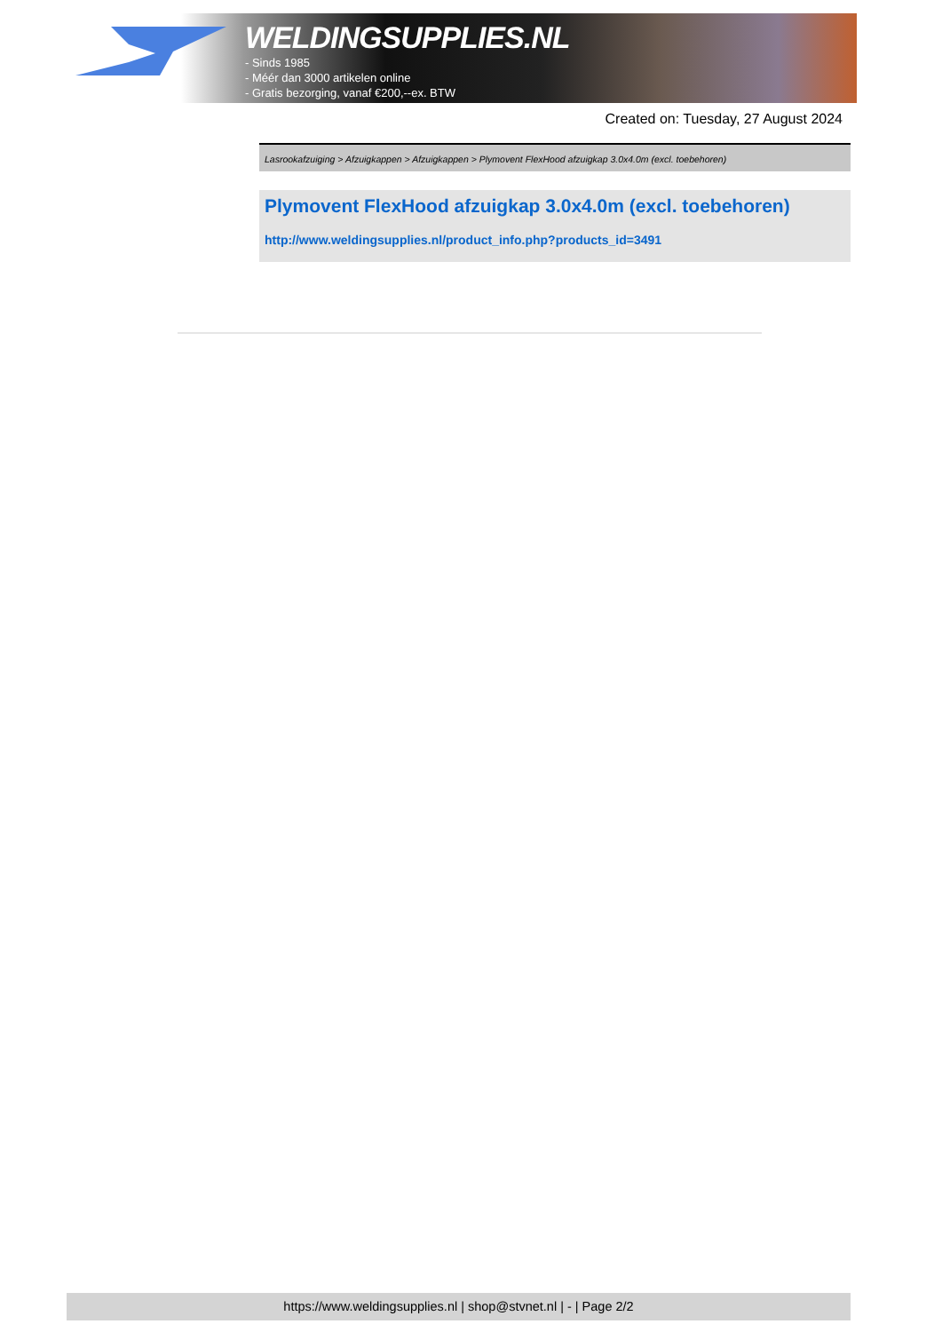WELDINGSUPPLIES.NL
- Sinds 1985
- Méér dan 3000 artikelen online
- Gratis bezorging, vanaf €200,--ex. BTW
Created on: Tuesday, 27 August 2024
Lasrookafzuiging > Afzuigkappen > Afzuigkappen > Plymovent FlexHood afzuigkap 3.0x4.0m (excl. toebehoren)
Plymovent FlexHood afzuigkap 3.0x4.0m (excl. toebehoren)
http://www.weldingsupplies.nl/product_info.php?products_id=3491
https://www.weldingsupplies.nl | shop@stvnet.nl | - | Page 2/2